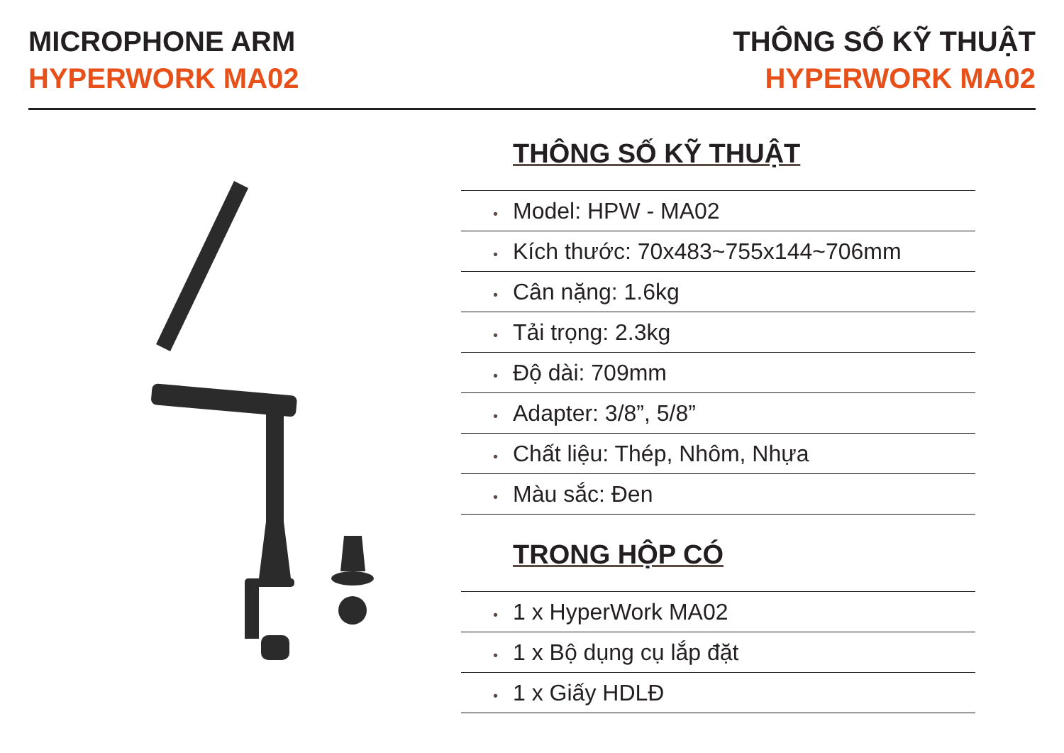MICROPHONE ARM
HYPERWORK MA02
THÔNG SỐ KỸ THUẬT
HYPERWORK MA02
THÔNG SỐ KỸ THUẬT
• Model: HPW - MA02
• Kích thước: 70x483~755x144~706mm
• Cân nặng: 1.6kg
• Tải trọng: 2.3kg
• Độ dài: 709mm
• Adapter: 3/8”, 5/8”
• Chất liệu: Thép, Nhôm, Nhựa
• Màu sắc: Đen
TRONG HỘP CÓ
• 1 x HyperWork MA02
• 1 x Bộ dụng cụ lắp đặt
• 1 x Giấy HDLĐ